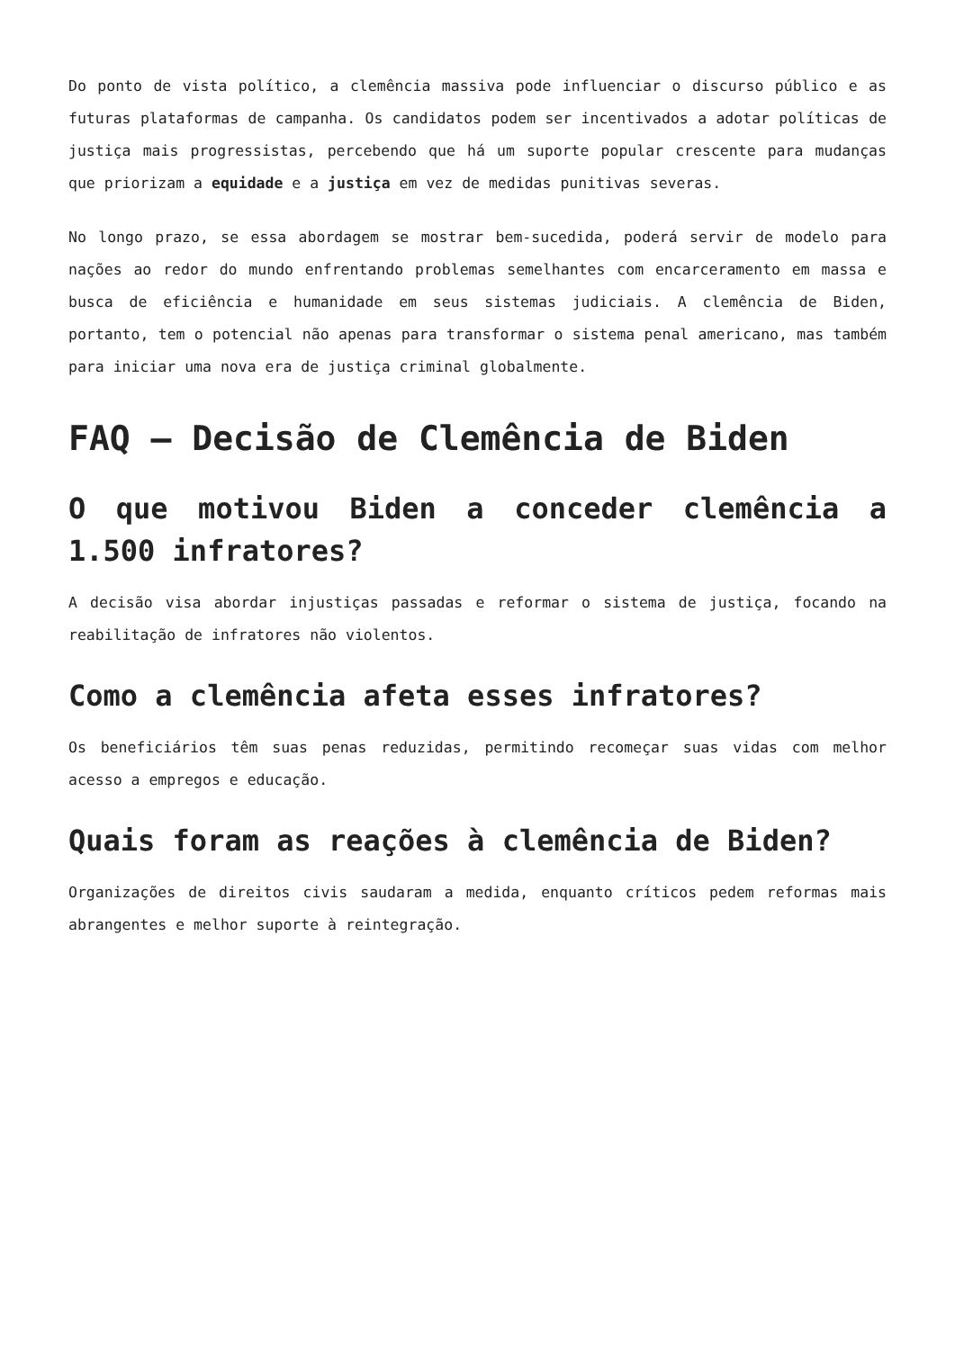Do ponto de vista político, a clemência massiva pode influenciar o discurso público e as futuras plataformas de campanha. Os candidatos podem ser incentivados a adotar políticas de justiça mais progressistas, percebendo que há um suporte popular crescente para mudanças que priorizam a equidade e a justiça em vez de medidas punitivas severas.
No longo prazo, se essa abordagem se mostrar bem-sucedida, poderá servir de modelo para nações ao redor do mundo enfrentando problemas semelhantes com encarceramento em massa e busca de eficiência e humanidade em seus sistemas judiciais. A clemência de Biden, portanto, tem o potencial não apenas para transformar o sistema penal americano, mas também para iniciar uma nova era de justiça criminal globalmente.
FAQ – Decisão de Clemência de Biden
O que motivou Biden a conceder clemência a 1.500 infratores?
A decisão visa abordar injustiças passadas e reformar o sistema de justiça, focando na reabilitação de infratores não violentos.
Como a clemência afeta esses infratores?
Os beneficiários têm suas penas reduzidas, permitindo recomeçar suas vidas com melhor acesso a empregos e educação.
Quais foram as reações à clemência de Biden?
Organizações de direitos civis saudaram a medida, enquanto críticos pedem reformas mais abrangentes e melhor suporte à reintegração.